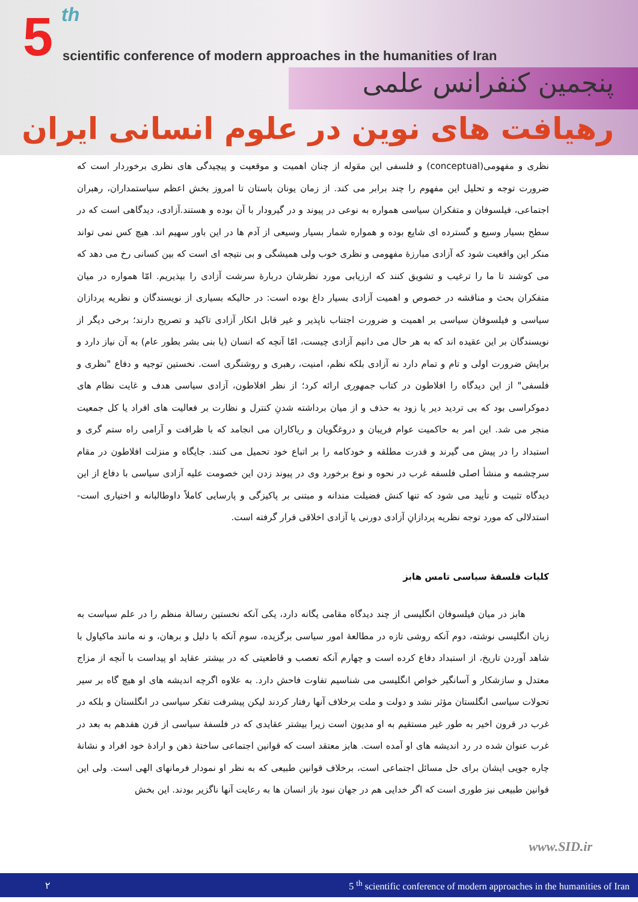5 th
scientific conference of modern approaches in the humanities of Iran
پنجمین کنفرانس علمی
رهیافت های نوین در علوم انسانی ایران
نظری و مفهومی(conceptual) و فلسفی این مقوله از چنان اهمیت و موقعیت و پیچیدگی های نظری برخوردار است که ضرورت توجه و تحلیل این مفهوم را چند برابر می کند. از زمان یونان باستان تا امروز بخش اعظم سیاستمداران، رهبران اجتماعی، فیلسوفان و متفکران سیاسی همواره به نوعی در پیوند و در گیرودار با آن بوده و هستند.آزادی، دیدگاهی است که در سطح بسیار وسیع و گسترده ای شایع بوده و همواره شمار بسیار وسیعی از آدم ها در این باور سهیم اند. هیچ کس نمی تواند منکر این واقعیت شود که آزادی مبارزۀ مفهومی و نظری خوب ولی همیشگی و بی نتیجه ای است که بین کسانی رخ می دهد که می کوشند تا ما را ترغیب و تشویق کنند که ارزیابی مورد نظرشان دربارۀ سرشت آزادی را بپذیریم. امّا همواره در میان متفکران بحث و مناقشه در خصوص و اهمیت آزادی بسیار داغ بوده است: در حالیکه بسیاری از نویسندگان و نظریه پردازان سیاسی و فیلسوفان سیاسی بر اهمیت و ضرورت اجتناب ناپذیر و غیر قابل انکار آزادی تاکید و تصریح دارند؛ برخی دیگر از نویسندگان بر این عقیده اند که به هر حال می دانیم آزادی چیست، امّا آنچه که انسان (یا بنی بشر بطور عام) به آن نیاز دارد و برایش ضرورت اولی و تام و تمام دارد نه آزادی بلکه نظم، امنیت، رهبری و روشنگری است. نخستین توجیه و دفاع "نظری و فلسفی" از این دیدگاه را افلاطون در کتاب جمهوری ارائه کرد؛ از نظر افلاطون، آزادی سیاسی هدف و غایت نظام های دموکراسی بود که بی تردید دیر یا زود به حذف و از میان برداشته شدنِ کنترل و نظارت بر فعالیت های افراد یا کل جمعیت منجر می شد. این امر به حاکمیت عوام فریبان و دروغگویان و ریاکاران می انجامد که با ظرافت و آرامی راه ستم گری و استبداد را در پیش می گیرند و قدرت مطلقه و خودکامه را بر اتباع خود تحمیل می کنند. جایگاه و منزلت افلاطون در مقام سرچشمه و منشأ اصلی فلسفه غرب در نحوه و نوع برخورد وی در پیوند زدن این خصومت علیه آزادی سیاسی با دفاع از این دیدگاه تثبیت و تأیید می شود که تنها کنش فضیلت مندانه و مبتنی بر پاکیزگی و پارسایی کاملاً داوطالبانه و اختیاری است- استدلالی که مورد توجه نظریه پردازانِ آزادی دورنی یا آزادی اخلاقی قرار گرفته است.
کلیات فلسفۀ سیاسی تامس هابز
هابز در میان فیلسوفان انگلیسی از چند دیدگاه مقامی یگانه دارد، یکی آنکه نخستین رسالۀ منظم را در علم سیاست به زبان انگلیسی نوشته، دوم آنکه روشی تازه در مطالعۀ امور سیاسی برگزیده، سوم آنکه با دلیل و برهان، و نه مانند ماکیاول با شاهد آوردن تاریخ، از استبداد دفاع کرده است و چهارم آنکه تعصب و قاطعیتی که در بیشتر عقاید او پیداست با آنچه از مزاج معتدل و سازشکار و آسانگیر خواص انگلیسی می شناسیم تفاوت فاحش دارد. به علاوه اگرچه اندیشه های او هیچ گاه بر سیر تحولات سیاسی انگلستان مؤثر نشد و دولت و ملت برخلاف آنها رفتار کردند لیکن پیشرفت تفکر سیاسی در انگلستان و بلکه در غرب در قرون اخیر به طور غیر مستقیم به او مدیون است زیرا بیشتر عقایدی که در فلسفۀ سیاسی از قرن هفدهم به بعد در غرب عنوان شده در رد اندیشه های او آمده است. هابز معتقد است که قوانین اجتماعی ساختۀ ذهن و ارادۀ خود افراد و نشانۀ چاره جویی ایشان برای حل مسائل اجتماعی است، برخلاف قوانین طبیعی که به نظر او نمودار فرمانهای الهی است. ولی این قوانین طبیعی نیز طوری است که اگر خدایی هم در جهان نبود باز انسان ها به رعایت آنها ناگزیر بودند. این بخش
www.SID.ir
٢ 5 <sup>th</sup> scientific conference of modern approaches in the humanities of Iran